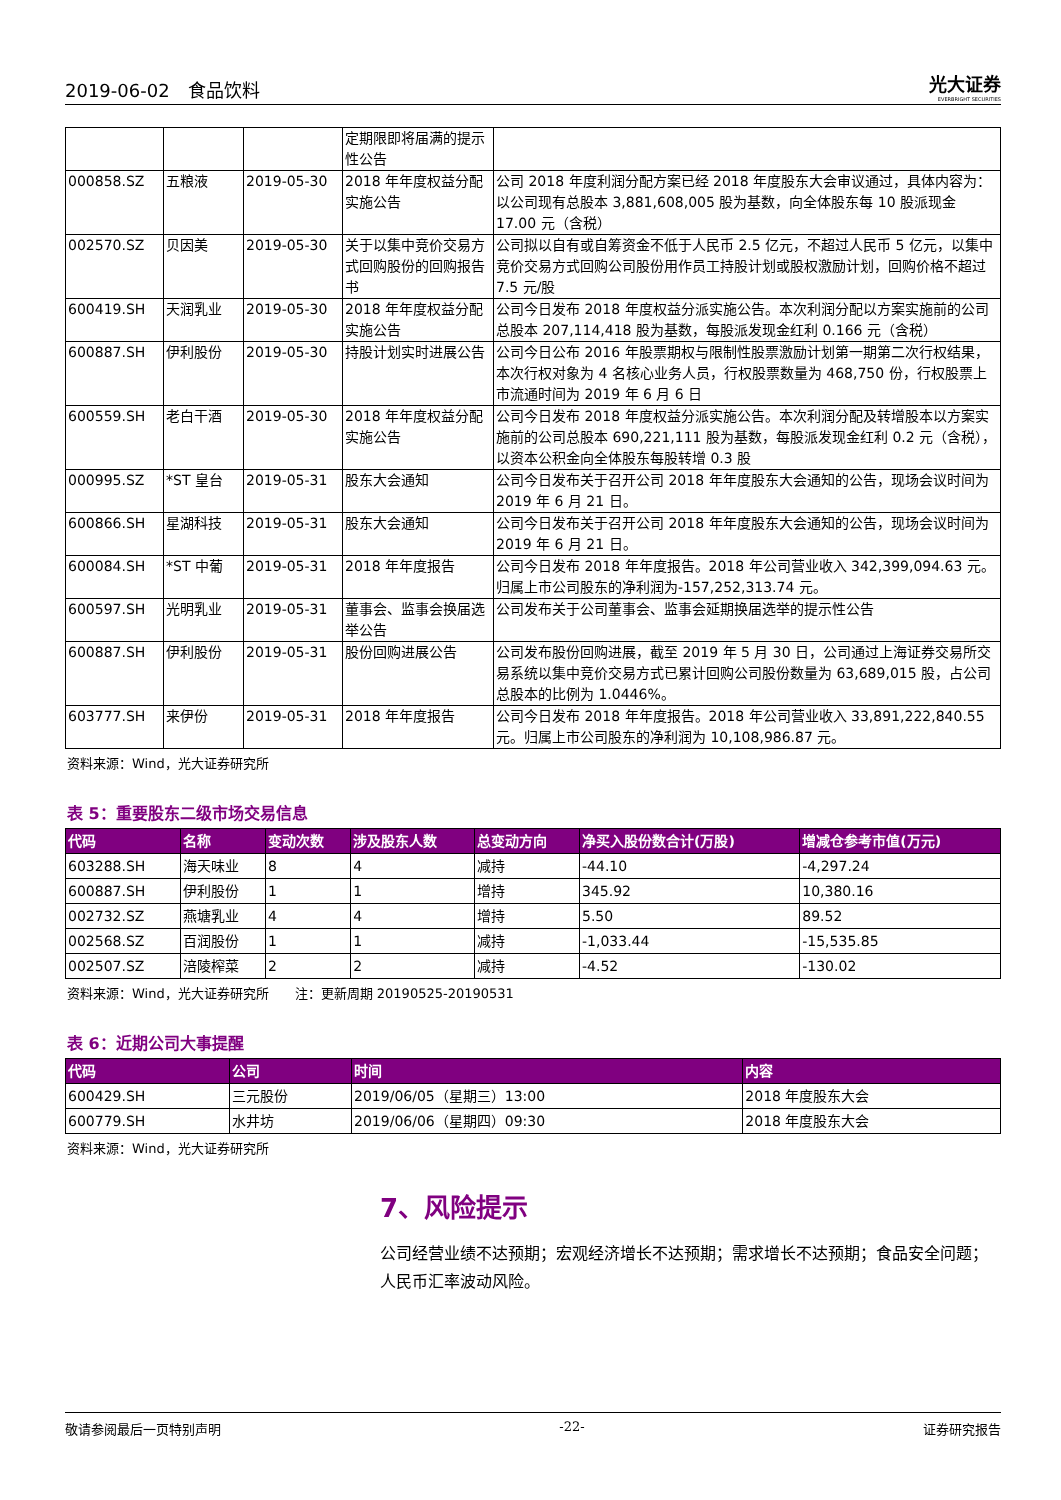2019-06-02　食品饮料 光大证券
EVERBRIGHT SECURITIES
| | | | 定期限即将届满的提示性公告 | |
| 000858.SZ | 五粮液 | 2019-05-30 | 2018 年年度权益分配实施公告 | 公司 2018 年度利润分配方案已经 2018 年度股东大会审议通过，具体内容为：以公司现有总股本 3,881,608,005 股为基数，向全体股东每 10 股派现金 17.00 元（含税） |
| 002570.SZ | 贝因美 | 2019-05-30 | 关于以集中竞价交易方式回购股份的回购报告书 | 公司拟以自有或自筹资金不低于人民币 2.5 亿元，不超过人民币 5 亿元，以集中竞价交易方式回购公司股份用作员工持股计划或股权激励计划，回购价格不超过 7.5 元/股 |
| 600419.SH | 天润乳业 | 2019-05-30 | 2018 年年度权益分配实施公告 | 公司今日发布 2018 年度权益分派实施公告。本次利润分配以方案实施前的公司总股本 207,114,418 股为基数，每股派发现金红利 0.166 元（含税） |
| 600887.SH | 伊利股份 | 2019-05-30 | 持股计划实时进展公告 | 公司今日公布 2016 年股票期权与限制性股票激励计划第一期第二次行权结果，本次行权对象为 4 名核心业务人员，行权股票数量为 468,750 份，行权股票上市流通时间为 2019 年 6 月 6 日 |
| 600559.SH | 老白干酒 | 2019-05-30 | 2018 年年度权益分配实施公告 | 公司今日发布 2018 年度权益分派实施公告。本次利润分配及转增股本以方案实施前的公司总股本 690,221,111 股为基数，每股派发现金红利 0.2 元（含税），以资本公积金向全体股东每股转增 0.3 股 |
| 000995.SZ | *ST 皇台 | 2019-05-31 | 股东大会通知 | 公司今日发布关于召开公司 2018 年年度股东大会通知的公告，现场会议时间为 2019 年 6 月 21 日。 |
| 600866.SH | 星湖科技 | 2019-05-31 | 股东大会通知 | 公司今日发布关于召开公司 2018 年年度股东大会通知的公告，现场会议时间为 2019 年 6 月 21 日。 |
| 600084.SH | *ST 中葡 | 2019-05-31 | 2018 年年度报告 | 公司今日发布 2018 年年度报告。2018 年公司营业收入 342,399,094.63 元。归属上市公司股东的净利润为-157,252,313.74 元。 |
| 600597.SH | 光明乳业 | 2019-05-31 | 董事会、监事会换届选举公告 | 公司发布关于公司董事会、监事会延期换届选举的提示性公告 |
| 600887.SH | 伊利股份 | 2019-05-31 | 股份回购进展公告 | 公司发布股份回购进展，截至 2019 年 5 月 30 日，公司通过上海证券交易所交易系统以集中竞价交易方式已累计回购公司股份数量为 63,689,015 股，占公司总股本的比例为 1.0446%。 |
| 603777.SH | 来伊份 | 2019-05-31 | 2018 年年度报告 | 公司今日发布 2018 年年度报告。2018 年公司营业收入 33,891,222,840.55 元。归属上市公司股东的净利润为 10,108,986.87 元。 |
资料来源：Wind，光大证券研究所
表 5：重要股东二级市场交易信息
| 代码 | 名称 | 变动次数 | 涉及股东人数 | 总变动方向 | 净买入股份数合计(万股) | 增减仓参考市值(万元) |
| --- | --- | --- | --- | --- | --- | --- |
| 603288.SH | 海天味业 | 8 | 4 | 减持 | -44.10 | -4,297.24 |
| 600887.SH | 伊利股份 | 1 | 1 | 增持 | 345.92 | 10,380.16 |
| 002732.SZ | 燕塘乳业 | 4 | 4 | 增持 | 5.50 | 89.52 |
| 002568.SZ | 百润股份 | 1 | 1 | 减持 | -1,033.44 | -15,535.85 |
| 002507.SZ | 涪陵榨菜 | 2 | 2 | 减持 | -4.52 | -130.02 |
资料来源：Wind，光大证券研究所　　注：更新周期 20190525-20190531
表 6：近期公司大事提醒
| 代码 | 公司 | 时间 | 内容 |
| --- | --- | --- | --- |
| 600429.SH | 三元股份 | 2019/06/05（星期三）13:00 | 2018 年度股东大会 |
| 600779.SH | 水井坊 | 2019/06/06（星期四）09:30 | 2018 年度股东大会 |
资料来源：Wind，光大证券研究所
7、风险提示
公司经营业绩不达预期；宏观经济增长不达预期；需求增长不达预期；食品安全问题；人民币汇率波动风险。
敬请参阅最后一页特别声明 -22- 证券研究报告